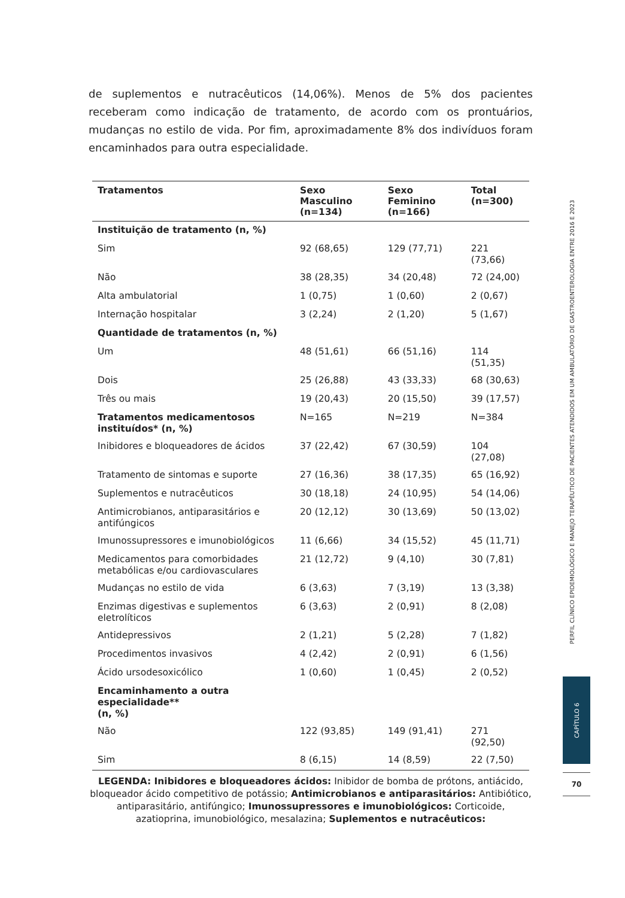de suplementos e nutracêuticos (14,06%). Menos de 5% dos pacientes receberam como indicação de tratamento, de acordo com os prontuários, mudanças no estilo de vida. Por fim, aproximadamente 8% dos indivíduos foram encaminhados para outra especialidade.
| Tratamentos | Sexo Masculino (n=134) | Sexo Feminino (n=166) | Total (n=300) |
| --- | --- | --- | --- |
| Instituição de tratamento (n, %) | | | |
| Sim | 92 (68,65) | 129 (77,71) | 221 (73,66) |
| Não | 38 (28,35) | 34 (20,48) | 72 (24,00) |
| Alta ambulatorial | 1 (0,75) | 1 (0,60) | 2 (0,67) |
| Internação hospitalar | 3 (2,24) | 2 (1,20) | 5 (1,67) |
| Quantidade de tratamentos (n, %) | | | |
| Um | 48 (51,61) | 66 (51,16) | 114 (51,35) |
| Dois | 25 (26,88) | 43 (33,33) | 68 (30,63) |
| Três ou mais | 19 (20,43) | 20 (15,50) | 39 (17,57) |
| Tratamentos medicamentosos instituídos* (n, %) | N=165 | N=219 | N=384 |
| Inibidores e bloqueadores de ácidos | 37 (22,42) | 67 (30,59) | 104 (27,08) |
| Tratamento de sintomas e suporte | 27 (16,36) | 38 (17,35) | 65 (16,92) |
| Suplementos e nutracêuticos | 30 (18,18) | 24 (10,95) | 54 (14,06) |
| Antimicrobianos, antiparasitários e antifúngicos | 20 (12,12) | 30 (13,69) | 50 (13,02) |
| Imunossupressores e imunobiológicos | 11 (6,66) | 34 (15,52) | 45 (11,71) |
| Medicamentos para comorbidades metabólicas e/ou cardiovasculares | 21 (12,72) | 9 (4,10) | 30 (7,81) |
| Mudanças no estilo de vida | 6 (3,63) | 7 (3,19) | 13 (3,38) |
| Enzimas digestivas e suplementos eletrolíticos | 6 (3,63) | 2 (0,91) | 8 (2,08) |
| Antidepressivos | 2 (1,21) | 5 (2,28) | 7 (1,82) |
| Procedimentos invasivos | 4 (2,42) | 2 (0,91) | 6 (1,56) |
| Ácido ursodesoxicólico | 1 (0,60) | 1 (0,45) | 2 (0,52) |
| Encaminhamento a outra especialidade** (n, %) | | | |
| Não | 122 (93,85) | 149 (91,41) | 271 (92,50) |
| Sim | 8 (6,15) | 14 (8,59) | 22 (7,50) |
LEGENDA: Inibidores e bloqueadores ácidos: Inibidor de bomba de prótons, antiácido, bloqueador ácido competitivo de potássio; Antimicrobianos e antiparasitários: Antibiótico, antiparasitário, antifúngico; Imunossupressores e imunobiológicos: Corticoide, azatioprina, imunobiológico, mesalazina; Suplementos e nutracêuticos:
PERFIL CLÍNICO EPIDEMIOLÓGICO E MANEJO TERAPÊUTICO DE PACIENTES ATENDIDOS EM UM AMBULATÓRIO DE GASTROENTEROLOGIA ENTRE 2016 E 2023
CAPÍTULO 6
70